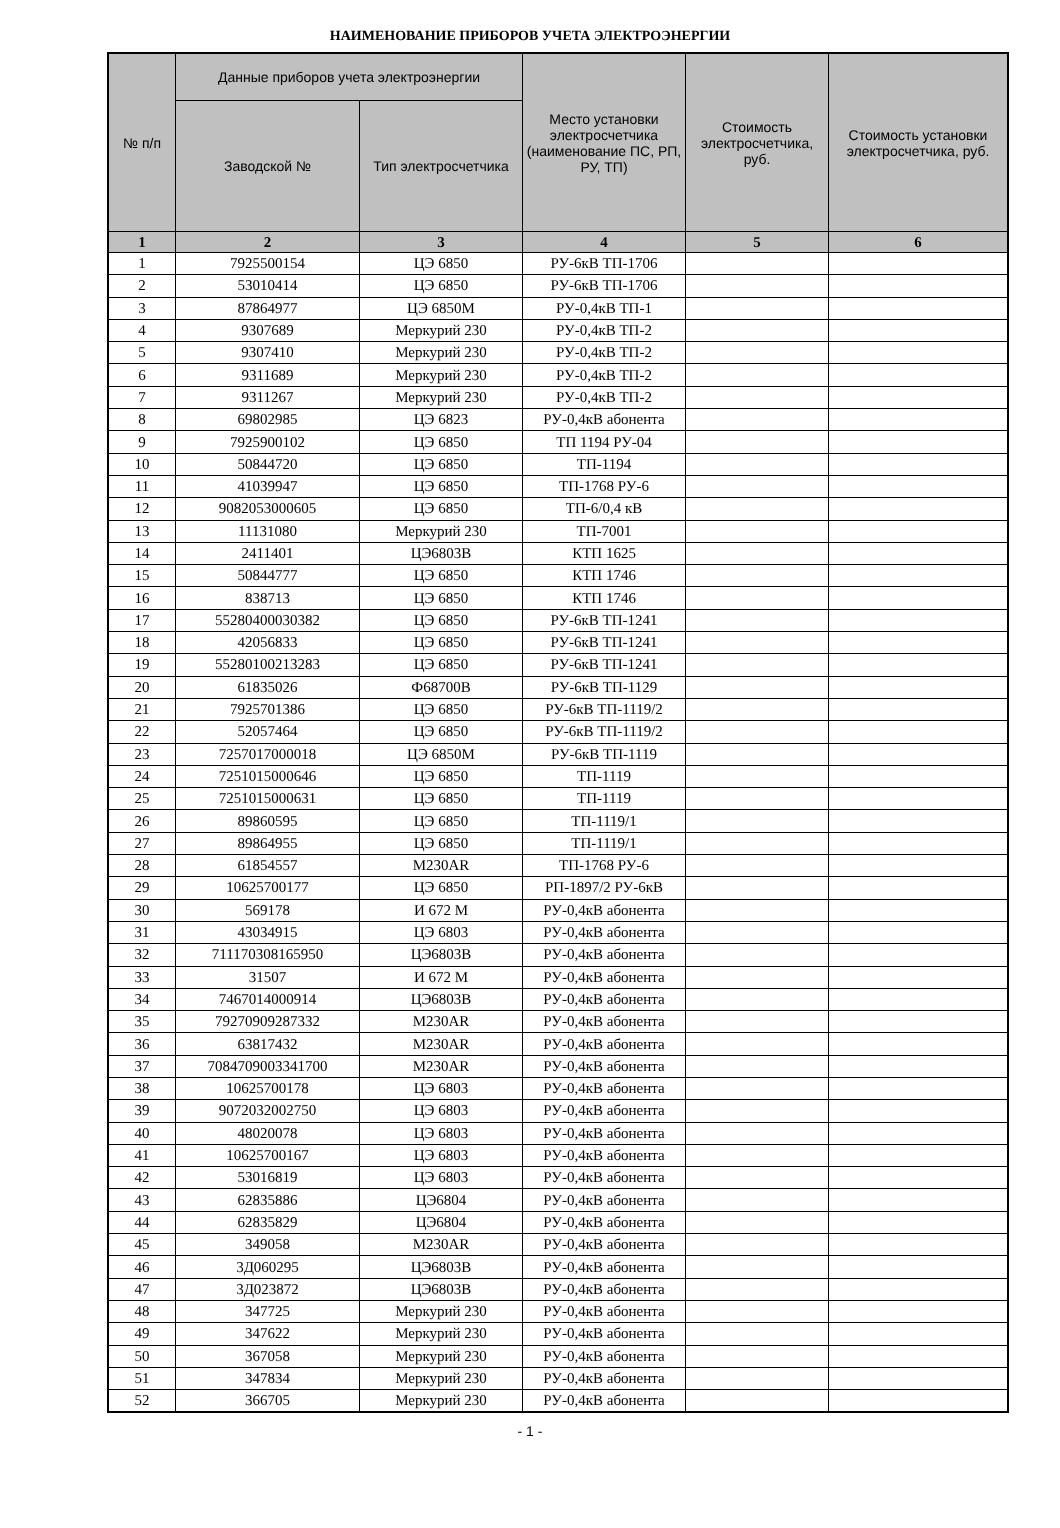НАИМЕНОВАНИЕ ПРИБОРОВ УЧЕТА ЭЛЕКТРОЭНЕРГИИ
| № п/п | Данные приборов учета электроэнергии | | Место установки электросчетчика (наименование ПС, РП, РУ, ТП) | Стоимость электросчетчика, руб. | Стоимость установки электросчетчика, руб. |
| --- | --- | --- | --- | --- | --- |
| | Заводской № | Тип электросчетчика | | | |
| 1 | 2 | 3 | 4 | 5 | 6 |
| 1 | 7925500154 | ЦЭ 6850 | РУ-6кВ ТП-1706 | | |
| 2 | 53010414 | ЦЭ 6850 | РУ-6кВ ТП-1706 | | |
| 3 | 87864977 | ЦЭ 6850М | РУ-0,4кВ ТП-1 | | |
| 4 | 9307689 | Меркурий 230 | РУ-0,4кВ ТП-2 | | |
| 5 | 9307410 | Меркурий 230 | РУ-0,4кВ ТП-2 | | |
| 6 | 9311689 | Меркурий 230 | РУ-0,4кВ ТП-2 | | |
| 7 | 9311267 | Меркурий 230 | РУ-0,4кВ ТП-2 | | |
| 8 | 69802985 | ЦЭ 6823 | РУ-0,4кВ абонента | | |
| 9 | 7925900102 | ЦЭ 6850 | ТП 1194 РУ-04 | | |
| 10 | 50844720 | ЦЭ 6850 | ТП-1194 | | |
| 11 | 41039947 | ЦЭ 6850 | ТП-1768 РУ-6 | | |
| 12 | 9082053000605 | ЦЭ 6850 | ТП-6/0,4 кВ | | |
| 13 | 11131080 | Меркурий 230 | ТП-7001 | | |
| 14 | 2411401 | ЦЭ6803В | КТП 1625 | | |
| 15 | 50844777 | ЦЭ 6850 | КТП 1746 | | |
| 16 | 838713 | ЦЭ 6850 | КТП 1746 | | |
| 17 | 55280400030382 | ЦЭ 6850 | РУ-6кВ ТП-1241 | | |
| 18 | 42056833 | ЦЭ 6850 | РУ-6кВ ТП-1241 | | |
| 19 | 55280100213283 | ЦЭ 6850 | РУ-6кВ ТП-1241 | | |
| 20 | 61835026 | Ф68700В | РУ-6кВ ТП-1129 | | |
| 21 | 7925701386 | ЦЭ 6850 | РУ-6кВ ТП-1119/2 | | |
| 22 | 52057464 | ЦЭ 6850 | РУ-6кВ ТП-1119/2 | | |
| 23 | 7257017000018 | ЦЭ 6850М | РУ-6кВ ТП-1119 | | |
| 24 | 7251015000646 | ЦЭ 6850 | ТП-1119 | | |
| 25 | 7251015000631 | ЦЭ 6850 | ТП-1119 | | |
| 26 | 89860595 | ЦЭ 6850 | ТП-1119/1 | | |
| 27 | 89864955 | ЦЭ 6850 | ТП-1119/1 | | |
| 28 | 61854557 | М230AR | ТП-1768 РУ-6 | | |
| 29 | 10625700177 | ЦЭ 6850 | РП-1897/2 РУ-6кВ | | |
| 30 | 569178 | И 672 М | РУ-0,4кВ абонента | | |
| 31 | 43034915 | ЦЭ 6803 | РУ-0,4кВ абонента | | |
| 32 | 711170308165950 | ЦЭ6803В | РУ-0,4кВ абонента | | |
| 33 | 31507 | И 672 М | РУ-0,4кВ абонента | | |
| 34 | 7467014000914 | ЦЭ6803В | РУ-0,4кВ абонента | | |
| 35 | 79270909287332 | М230AR | РУ-0,4кВ абонента | | |
| 36 | 63817432 | М230AR | РУ-0,4кВ абонента | | |
| 37 | 7084709003341700 | М230AR | РУ-0,4кВ абонента | | |
| 38 | 10625700178 | ЦЭ 6803 | РУ-0,4кВ абонента | | |
| 39 | 9072032002750 | ЦЭ 6803 | РУ-0,4кВ абонента | | |
| 40 | 48020078 | ЦЭ 6803 | РУ-0,4кВ абонента | | |
| 41 | 10625700167 | ЦЭ 6803 | РУ-0,4кВ абонента | | |
| 42 | 53016819 | ЦЭ 6803 | РУ-0,4кВ абонента | | |
| 43 | 62835886 | ЦЭ6804 | РУ-0,4кВ абонента | | |
| 44 | 62835829 | ЦЭ6804 | РУ-0,4кВ абонента | | |
| 45 | 349058 | М230AR | РУ-0,4кВ абонента | | |
| 46 | 3Д060295 | ЦЭ6803В | РУ-0,4кВ абонента | | |
| 47 | 3Д023872 | ЦЭ6803В | РУ-0,4кВ абонента | | |
| 48 | 347725 | Меркурий 230 | РУ-0,4кВ абонента | | |
| 49 | 347622 | Меркурий 230 | РУ-0,4кВ абонента | | |
| 50 | 367058 | Меркурий 230 | РУ-0,4кВ абонента | | |
| 51 | 347834 | Меркурий 230 | РУ-0,4кВ абонента | | |
| 52 | 366705 | Меркурий 230 | РУ-0,4кВ абонента | | |
- 1 -